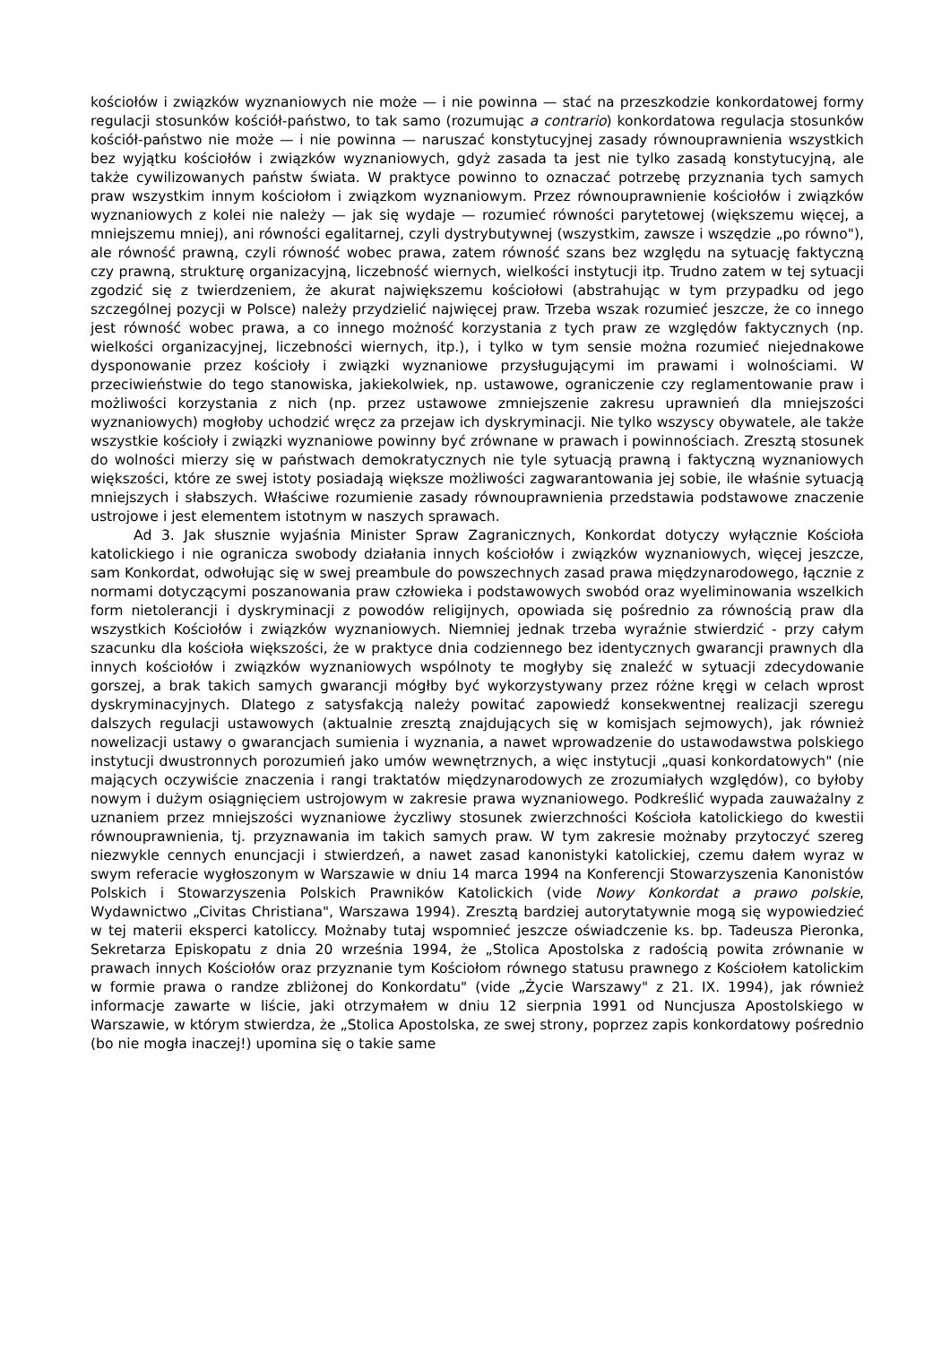kościołów i związków wyznaniowych nie może — i nie powinna — stać na przeszkodzie konkordatowej formy regulacji stosunków kościół-państwo, to tak samo (rozumując a contrario) konkordatowa regulacja stosunków kościół-państwo nie może — i nie powinna — naruszać konstytucyjnej zasady równouprawnienia wszystkich bez wyjątku kościołów i związków wyznaniowych, gdyż zasada ta jest nie tylko zasadą konstytucyjną, ale także cywilizowanych państw świata. W praktyce powinno to oznaczać potrzebę przyznania tych samych praw wszystkim innym kościołom i związkom wyznaniowym. Przez równouprawnienie kościołów i związków wyznaniowych z kolei nie należy — jak się wydaje — rozumieć równości parytetowej (większemu więcej, a mniejszemu mniej), ani równości egalitarnej, czyli dystrybutywnej (wszystkim, zawsze i wszędzie „po równo"), ale równość prawną, czyli równość wobec prawa, zatem równość szans bez względu na sytuację faktyczną czy prawną, strukturę organizacyjną, liczebność wiernych, wielkości instytucji itp. Trudno zatem w tej sytuacji zgodzić się z twierdzeniem, że akurat największemu kościołowi (abstrahując w tym przypadku od jego szczególnej pozycji w Polsce) należy przydzielić najwięcej praw. Trzeba wszak rozumieć jeszcze, że co innego jest równość wobec prawa, a co innego możność korzystania z tych praw ze względów faktycznych (np. wielkości organizacyjnej, liczebności wiernych, itp.), i tylko w tym sensie można rozumieć niejednakowe dysponowanie przez kościoły i związki wyznaniowe przysługującymi im prawami i wolnościami. W przeciwieństwie do tego stanowiska, jakiekolwiek, np. ustawowe, ograniczenie czy reglamentowanie praw i możliwości korzystania z nich (np. przez ustawowe zmniejszenie zakresu uprawnień dla mniejszości wyznaniowych) mogłoby uchodzić wręcz za przejaw ich dyskryminacji. Nie tylko wszyscy obywatele, ale także wszystkie kościoły i związki wyznaniowe powinny być zrównane w prawach i powinnościach. Zresztą stosunek do wolności mierzy się w państwach demokratycznych nie tyle sytuacją prawną i faktyczną wyznaniowych większości, które ze swej istoty posiadają większe możliwości zagwarantowania jej sobie, ile właśnie sytuacją mniejszych i słabszych. Właściwe rozumienie zasady równouprawnienia przedstawia podstawowe znaczenie ustrojowe i jest elementem istotnym w naszych sprawach.
Ad 3. Jak słusznie wyjaśnia Minister Spraw Zagranicznych, Konkordat dotyczy wyłącznie Kościoła katolickiego i nie ogranicza swobody działania innych kościołów i związków wyznaniowych, więcej jeszcze, sam Konkordat, odwołując się w swej preambule do powszechnych zasad prawa międzynarodowego, łącznie z normami dotyczącymi poszanowania praw człowieka i podstawowych swobód oraz wyeliminowania wszelkich form nietolerancji i dyskryminacji z powodów religijnych, opowiada się pośrednio za równością praw dla wszystkich Kościołów i związków wyznaniowych. Niemniej jednak trzeba wyraźnie stwierdzić - przy całym szacunku dla kościoła większości, że w praktyce dnia codziennego bez identycznych gwarancji prawnych dla innych kościołów i związków wyznaniowych wspólnoty te mogłyby się znaleźć w sytuacji zdecydowanie gorszej, a brak takich samych gwarancji mógłby być wykorzystywany przez różne kręgi w celach wprost dyskryminacyjnych. Dlatego z satysfakcją należy powitać zapowiedź konsekwentnej realizacji szeregu dalszych regulacji ustawowych (aktualnie zresztą znajdujących się w komisjach sejmowych), jak również nowelizacji ustawy o gwarancjach sumienia i wyznania, a nawet wprowadzenie do ustawodawstwa polskiego instytucji dwustronnych porozumień jako umów wewnętrznych, a więc instytucji „quasi konkordatowych" (nie mających oczywiście znaczenia i rangi traktatów międzynarodowych ze zrozumiałych względów), co byłoby nowym i dużym osiągnięciem ustrojowym w zakresie prawa wyznaniowego. Podkreślić wypada zauważalny z uznaniem przez mniejszości wyznaniowe życzliwy stosunek zwierzchności Kościoła katolickiego do kwestii równouprawnienia, tj. przyznawania im takich samych praw. W tym zakresie możnaby przytoczyć szereg niezwykle cennych enuncjacji i stwierdzeń, a nawet zasad kanonistyki katolickiej, czemu dałem wyraz w swym referacie wygłoszonym w Warszawie w dniu 14 marca 1994 na Konferencji Stowarzyszenia Kanonistów Polskich i Stowarzyszenia Polskich Prawników Katolickich (vide Nowy Konkordat a prawo polskie, Wydawnictwo „Civitas Christiana", Warszawa 1994). Zresztą bardziej autorytatywnie mogą się wypowiedzieć w tej materii eksperci katoliccy. Możnaby tutaj wspomnieć jeszcze oświadczenie ks. bp. Tadeusza Pieronka, Sekretarza Episkopatu z dnia 20 września 1994, że „Stolica Apostolska z radością powita zrównanie w prawach innych Kościołów oraz przyznanie tym Kościołom równego statusu prawnego z Kościołem katolickim w formie prawa o randze zbliżonej do Konkordatu" (vide „Życie Warszawy" z 21. IX. 1994), jak również informacje zawarte w liście, jaki otrzymałem w dniu 12 sierpnia 1991 od Nuncjusza Apostolskiego w Warszawie, w którym stwierdza, że „Stolica Apostolska, ze swej strony, poprzez zapis konkordatowy pośrednio (bo nie mogła inaczej!) upomina się o takie same